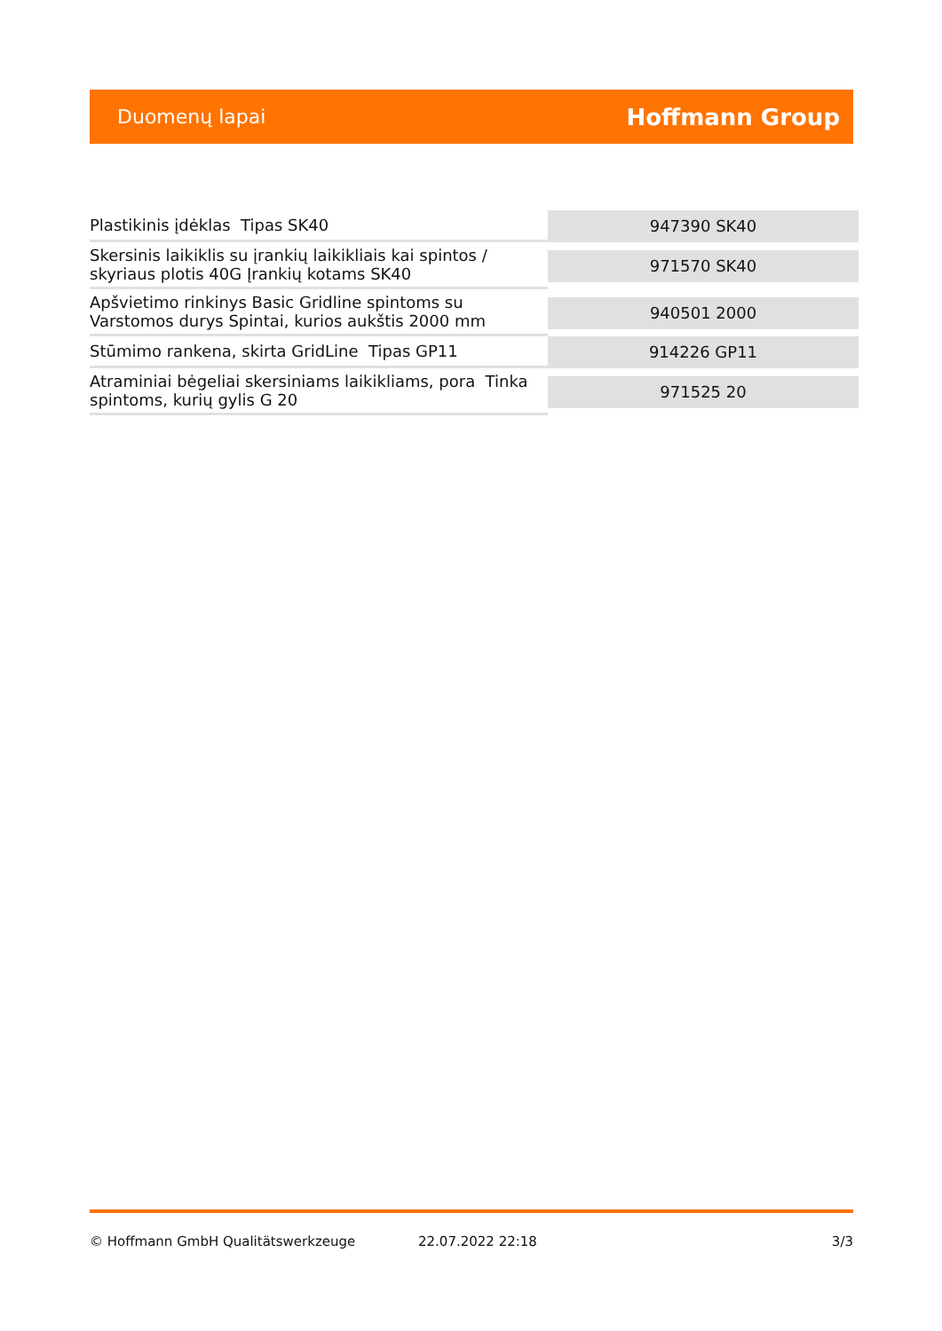Duomenų lapai Hoffmann Group
| Plastikinis įdėklas Tipas SK40 | 947390 SK40 |
| Skersinis laikiklis su įrankių laikikliais kai spintos / skyriaus plotis 40G Įrankių kotams SK40 | 971570 SK40 |
| Apšvietimo rinkinys Basic Gridline spintoms su Varstomos durys Spintai, kurios aukštis 2000 mm | 940501 2000 |
| Stūmimo rankena, skirta GridLine Tipas GP11 | 914226 GP11 |
| Atraminiai bėgeliai skersiniams laikikliams, pora Tinka spintoms, kurių gylis G 20 | 971525 20 |
© Hoffmann GmbH Qualitätswerkzeuge 22.07.2022 22:18 3/3